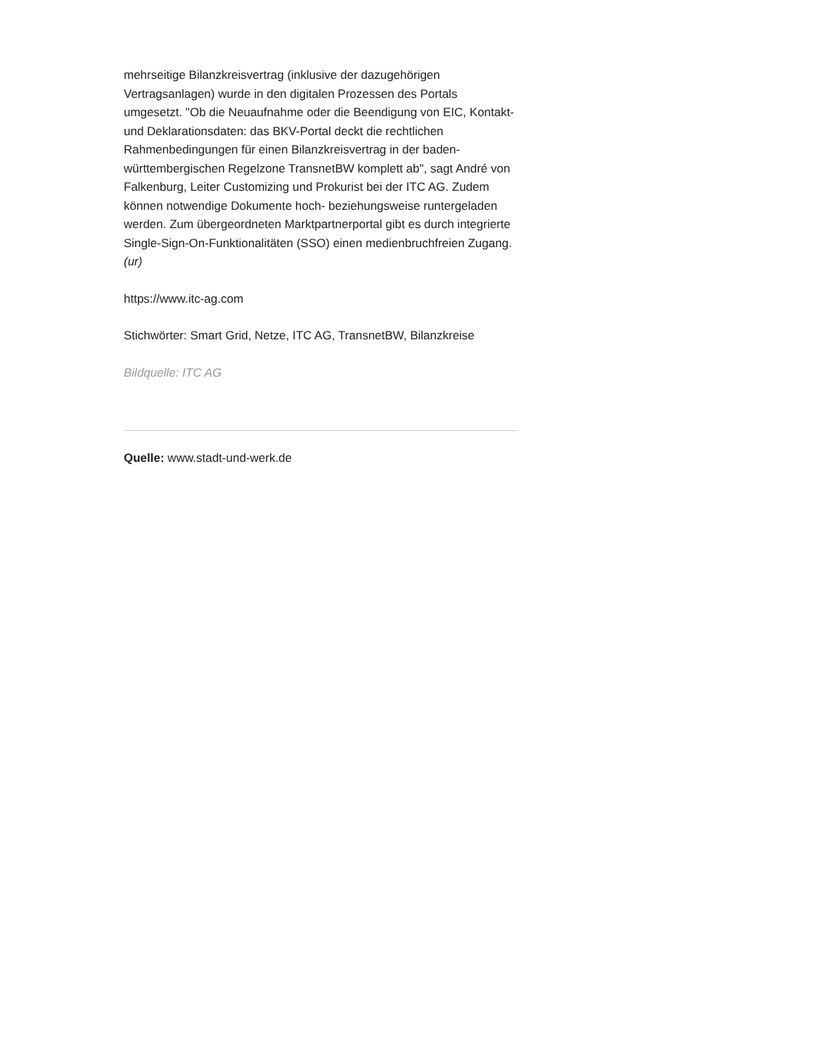mehrseitige Bilanzkreisvertrag (inklusive der dazugehörigen Vertragsanlagen) wurde in den digitalen Prozessen des Portals umgesetzt. "Ob die Neuaufnahme oder die Beendigung von EIC, Kontakt- und Deklarationsdaten: das BKV-Portal deckt die rechtlichen Rahmenbedingungen für einen Bilanzkreisvertrag in der baden-württembergischen Regelzone TransnetBW komplett ab", sagt André von Falkenburg, Leiter Customizing und Prokurist bei der ITC AG. Zudem können notwendige Dokumente hoch- beziehungsweise runtergeladen werden. Zum übergeordneten Marktpartnerportal gibt es durch integrierte Single-Sign-On-Funktionalitäten (SSO) einen medienbruchfreien Zugang. (ur)
https://www.itc-ag.com
Stichwörter: Smart Grid, Netze, ITC AG, TransnetBW, Bilanzkreise
Bildquelle: ITC AG
Quelle: www.stadt-und-werk.de